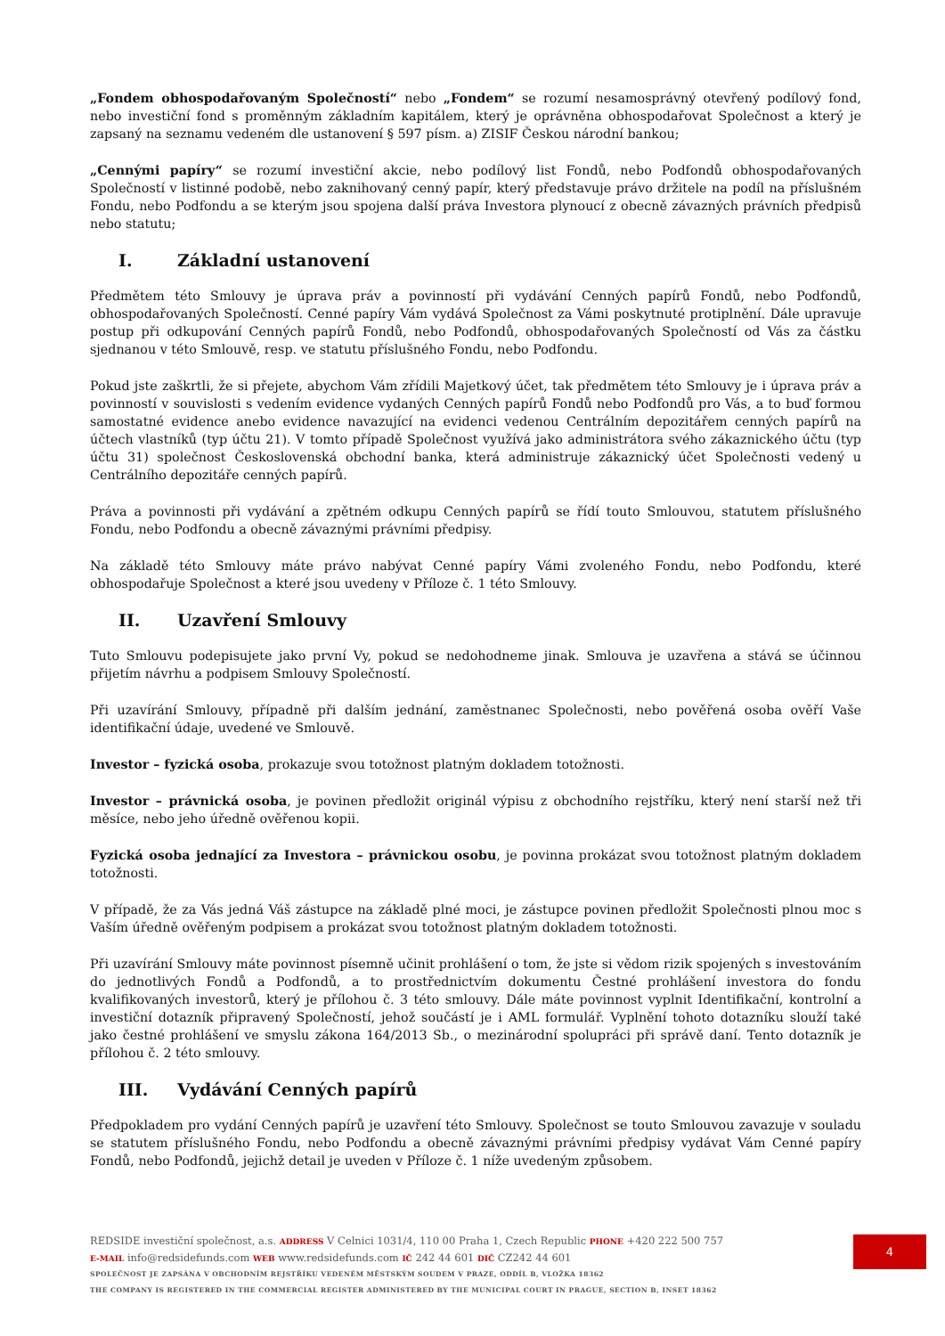„Fondem obhospodařovaným Společností“ nebo „Fondem“ se rozumí nesamosprávný otevřený podílový fond, nebo investiční fond s proměnným základním kapitálem, který je oprávněna obhospodařovat Společnost a který je zapsaný na seznamu vedeném dle ustanovení § 597 písm. a) ZISIF Českou národní bankou;
„Cennými papíry“ se rozumí investiční akcie, nebo podílový list Fondů, nebo Podfondů obhospodařovaných Společností v listinné podobě, nebo zaknihovaný cenný papír, který představuje právo držitele na podíl na příslušném Fondu, nebo Podfondu a se kterým jsou spojena další práva Investora plynoucí z obecně závazných právních předpisů nebo statutu;
I. Základní ustanovení
Předmětem této Smlouvy je úprava práv a povinností při vydávání Cenných papírů Fondů, nebo Podfondů, obhospodařovaných Společností. Cenné papíry Vám vydává Společnost za Vámi poskytnuté protiplnění. Dále upravuje postup při odkupování Cenných papírů Fondů, nebo Podfondů, obhospodařovaných Společností od Vás za částku sjednanou v této Smlouvě, resp. ve statutu příslušného Fondu, nebo Podfondu.
Pokud jste zaškrtli, že si přejete, abychom Vám zřídili Majetkový účet, tak předmětem této Smlouvy je i úprava práv a povinností v souvislosti s vedením evidence vydaných Cenných papírů Fondů nebo Podfondů pro Vás, a to buď formou samostatné evidence anebo evidence navazující na evidenci vedenou Centrálním depozitářem cenných papírů na účtech vlastníků (typ účtu 21). V tomto případě Společnost využívá jako administrátora svého zákaznického účtu (typ účtu 31) společnost Československá obchodní banka, která administruje zákaznický účet Společnosti vedený u Centrálního depozitáře cenných papírů.
Práva a povinnosti při vydávání a zpětném odkupu Cenných papírů se řídí touto Smlouvou, statutem příslušného Fondu, nebo Podfondu a obecně závaznými právními předpisy.
Na základě této Smlouvy máte právo nabývat Cenné papíry Vámi zvoleného Fondu, nebo Podfondu, které obhospodařuje Společnost a které jsou uvedeny v Příloze č. 1 této Smlouvy.
II. Uzavření Smlouvy
Tuto Smlouvu podepisujete jako první Vy, pokud se nedohodneme jinak. Smlouva je uzavřena a stává se účinnou přijetím návrhu a podpisem Smlouvy Společností.
Při uzavírání Smlouvy, případně při dalším jednání, zaměstnanec Společnosti, nebo pověřená osoba ověří Vaše identifikační údaje, uvedené ve Smlouvě.
Investor – fyzická osoba, prokazuje svou totožnost platným dokladem totožnosti.
Investor – právnická osoba, je povinen předložit originál výpisu z obchodního rejstříku, který není starší než tři měsíce, nebo jeho úředně ověřenou kopii.
Fyzická osoba jednající za Investora – právnickou osobu, je povinna prokázat svou totožnost platným dokladem totožnosti.
V případě, že za Vás jedná Váš zástupce na základě plné moci, je zástupce povinen předložit Společnosti plnou moc s Vaším úředně ověřeným podpisem a prokázat svou totožnost platným dokladem totožnosti.
Při uzavírání Smlouvy máte povinnost písemně učinit prohlášení o tom, že jste si vědom rizik spojených s investováním do jednotlivých Fondů a Podfondů, a to prostřednictvím dokumentu Čestné prohlášení investora do fondu kvalifikovaných investorů, který je přílohou č. 3 této smlouvy. Dále máte povinnost vyplnit Identifikační, kontrolní a investiční dotazník připravený Společností, jehož součástí je i AML formulář. Vyplnění tohoto dotazníku slouží také jako čestné prohlášení ve smyslu zákona 164/2013 Sb., o mezinárodní spolupráci při správě daní. Tento dotazník je přílohou č. 2 této smlouvy.
III. Vydávání Cenných papírů
Předpokladem pro vydání Cenných papírů je uzavření této Smlouvy. Společnost se touto Smlouvou zavazuje v souladu se statutem příslušného Fondu, nebo Podfondu a obecně závaznými právními předpisy vydávat Vám Cenné papíry Fondů, nebo Podfondů, jejichž detail je uveden v Příloze č. 1 níže uvedeným způsobem.
REDSIDE investiční společnost, a.s. ADDRESS V Celnici 1031/4, 110 00 Praha 1, Czech Republic PHONE +420 222 500 757
E-MAIL info@redsidefunds.com WEB www.redsidefunds.com IČ 242 44 601 DIČ CZ242 44 601
SPOLEČNOST JE ZAPSÁNA V OBCHODNÍM REJSTŘÍKU VEDENÉM MĚSTSKÝM SOUDEM V PRAZE, ODDÍL B, VLOŽKA 18362
THE COMPANY IS REGISTERED IN THE COMMERCIAL REGISTER ADMINISTERED BY THE MUNICIPAL COURT IN PRAGUE, SECTION B, INSET 18362
4